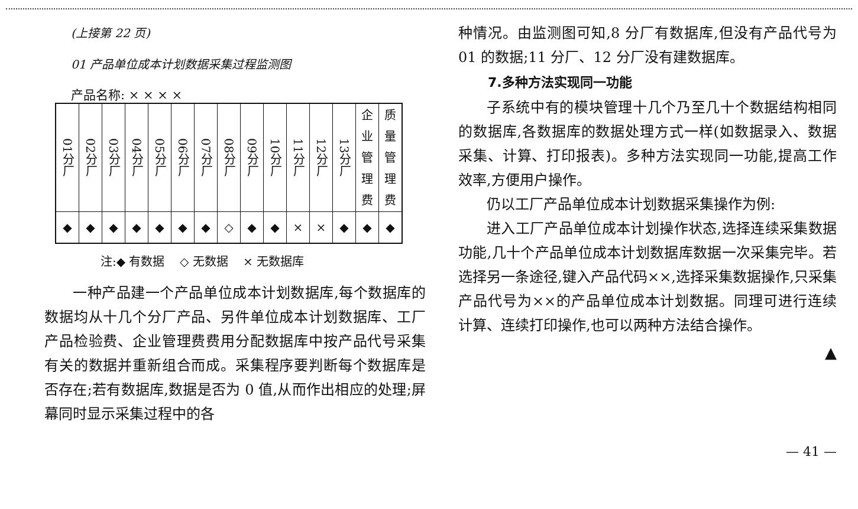(上接第 22 页)
01 产品单位成本计划数据采集过程监测图
产品名称: × × × ×
| 01分厂 | 02分厂 | 03分厂 | 04分厂 | 05分厂 | 06分厂 | 07分厂 | 08分厂 | 09分厂 | 10分厂 | 11分厂 | 12分厂 | 13分厂 | 企 业 管 理 费 | 质 量 管 理 费 |
| ◆ | ◆ | ◆ | ◆ | ◆ | ◆ | ◆ | ◇ | ◆ | ◆ | × | × | ◆ | ◆ | ◆ |
注:◆ 有数据 ◇ 无数据 × 无数据库
一种产品建一个产品单位成本计划数据库,每个数据库的数据均从十几个分厂产品、另件单位成本计划数据库、工厂产品检验费、企业管理费费用分配数据库中按产品代号采集有关的数据并重新组合而成。采集程序要判断每个数据库是否存在;若有数据库,数据是否为 0 值,从而作出相应的处理;屏幕同时显示采集过程中的各
种情况。由监测图可知,8 分厂有数据库,但没有产品代号为 01 的数据;11 分厂、12 分厂没有建数据库。
7.多种方法实现同一功能
子系统中有的模块管理十几个乃至几十个数据结构相同的数据库,各数据库的数据处理方式一样(如数据录入、数据采集、计算、打印报表)。多种方法实现同一功能,提高工作效率,方便用户操作。
仍以工厂产品单位成本计划数据采集操作为例:
进入工厂产品单位成本计划操作状态,选择连续采集数据功能,几十个产品单位成本计划数据库数据一次采集完毕。若选择另一条途径,键入产品代码××,选择采集数据操作,只采集产品代号为××的产品单位成本计划数据。同理可进行连续计算、连续打印操作,也可以两种方法结合操作。
▲
— 41 —